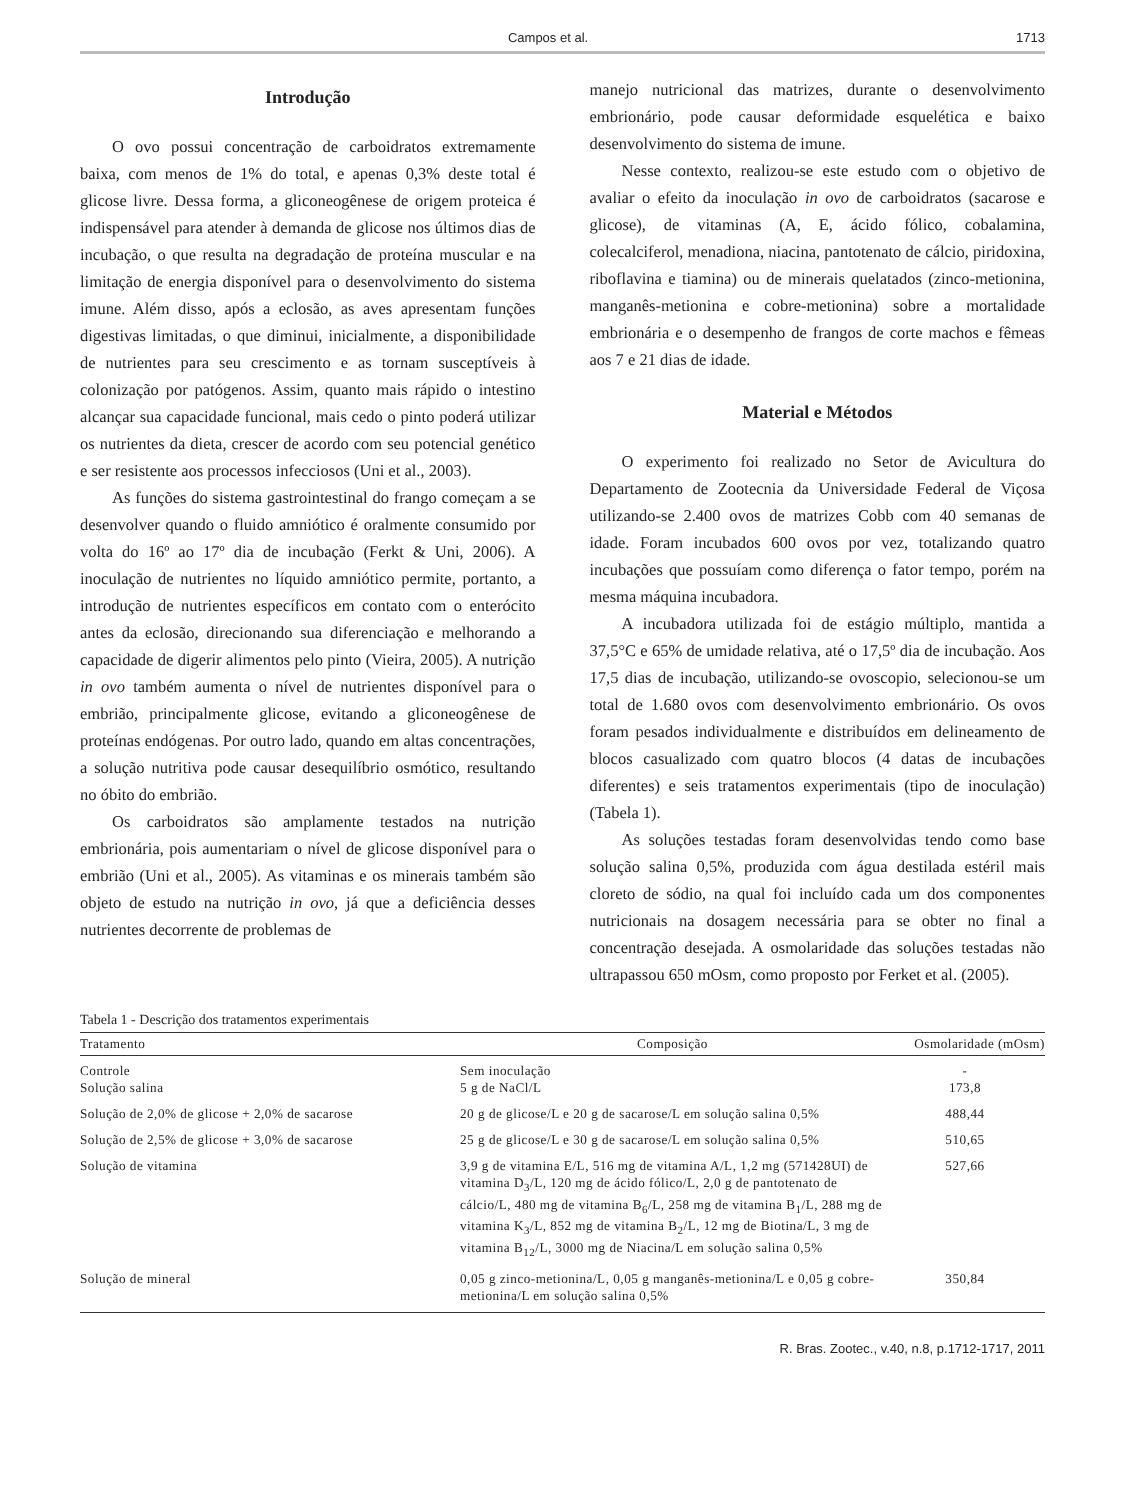Campos et al. 1713
Introdução
O ovo possui concentração de carboidratos extremamente baixa, com menos de 1% do total, e apenas 0,3% deste total é glicose livre. Dessa forma, a gliconeogênese de origem proteica é indispensável para atender à demanda de glicose nos últimos dias de incubação, o que resulta na degradação de proteína muscular e na limitação de energia disponível para o desenvolvimento do sistema imune. Além disso, após a eclosão, as aves apresentam funções digestivas limitadas, o que diminui, inicialmente, a disponibilidade de nutrientes para seu crescimento e as tornam susceptíveis à colonização por patógenos. Assim, quanto mais rápido o intestino alcançar sua capacidade funcional, mais cedo o pinto poderá utilizar os nutrientes da dieta, crescer de acordo com seu potencial genético e ser resistente aos processos infecciosos (Uni et al., 2003).
As funções do sistema gastrointestinal do frango começam a se desenvolver quando o fluido amniótico é oralmente consumido por volta do 16º ao 17º dia de incubação (Ferkt & Uni, 2006). A inoculação de nutrientes no líquido amniótico permite, portanto, a introdução de nutrientes específicos em contato com o enterócito antes da eclosão, direcionando sua diferenciação e melhorando a capacidade de digerir alimentos pelo pinto (Vieira, 2005). A nutrição in ovo também aumenta o nível de nutrientes disponível para o embrião, principalmente glicose, evitando a gliconeogênese de proteínas endógenas. Por outro lado, quando em altas concentrações, a solução nutritiva pode causar desequilíbrio osmótico, resultando no óbito do embrião.
Os carboidratos são amplamente testados na nutrição embrionária, pois aumentariam o nível de glicose disponível para o embrião (Uni et al., 2005). As vitaminas e os minerais também são objeto de estudo na nutrição in ovo, já que a deficiência desses nutrientes decorrente de problemas de
manejo nutricional das matrizes, durante o desenvolvimento embrionário, pode causar deformidade esquelética e baixo desenvolvimento do sistema de imune.
Nesse contexto, realizou-se este estudo com o objetivo de avaliar o efeito da inoculação in ovo de carboidratos (sacarose e glicose), de vitaminas (A, E, ácido fólico, cobalamina, colecalciferol, menadiona, niacina, pantotenato de cálcio, piridoxina, riboflavina e tiamina) ou de minerais quelatados (zinco-metionina, manganês-metionina e cobre-metionina) sobre a mortalidade embrionária e o desempenho de frangos de corte machos e fêmeas aos 7 e 21 dias de idade.
Material e Métodos
O experimento foi realizado no Setor de Avicultura do Departamento de Zootecnia da Universidade Federal de Viçosa utilizando-se 2.400 ovos de matrizes Cobb com 40 semanas de idade. Foram incubados 600 ovos por vez, totalizando quatro incubações que possuíam como diferença o fator tempo, porém na mesma máquina incubadora.
A incubadora utilizada foi de estágio múltiplo, mantida a 37,5°C e 65% de umidade relativa, até o 17,5º dia de incubação. Aos 17,5 dias de incubação, utilizando-se ovoscopio, selecionou-se um total de 1.680 ovos com desenvolvimento embrionário. Os ovos foram pesados individualmente e distribuídos em delineamento de blocos casualizado com quatro blocos (4 datas de incubações diferentes) e seis tratamentos experimentais (tipo de inoculação) (Tabela 1).
As soluções testadas foram desenvolvidas tendo como base solução salina 0,5%, produzida com água destilada estéril mais cloreto de sódio, na qual foi incluído cada um dos componentes nutricionais na dosagem necessária para se obter no final a concentração desejada. A osmolaridade das soluções testadas não ultrapassou 650 mOsm, como proposto por Ferket et al. (2005).
Tabela 1 - Descrição dos tratamentos experimentais
| Tratamento | Composição | Osmolaridade (mOsm) |
| --- | --- | --- |
| Controle Solução salina | Sem inoculação 5 g de NaCl/L | - 173,8 |
| Solução de 2,0% de glicose + 2,0% de sacarose | 20 g de glicose/L e 20 g de sacarose/L em solução salina 0,5% | 488,44 |
| Solução de 2,5% de glicose + 3,0% de sacarose | 25 g de glicose/L e 30 g de sacarose/L em solução salina 0,5% | 510,65 |
| Solução de vitamina | 3,9 g de vitamina E/L, 516 mg de vitamina A/L, 1,2 mg (571428UI) de vitamina D<sub>3</sub>/L, 120 mg de ácido fólico/L, 2,0 g de pantotenato de cálcio/L, 480 mg de vitamina B<sub>6</sub>/L, 258 mg de vitamina B<sub>1</sub>/L, 288 mg de vitamina K<sub>3</sub>/L, 852 mg de vitamina B<sub>2</sub>/L, 12 mg de Biotina/L, 3 mg de vitamina B<sub>12</sub>/L, 3000 mg de Niacina/L em solução salina 0,5% | 527,66 |
| Solução de mineral | 0,05 g zinco-metionina/L, 0,05 g manganês-metionina/L e 0,05 g cobre-metionina/L em solução salina 0,5% | 350,84 |
R. Bras. Zootec., v.40, n.8, p.1712-1717, 2011